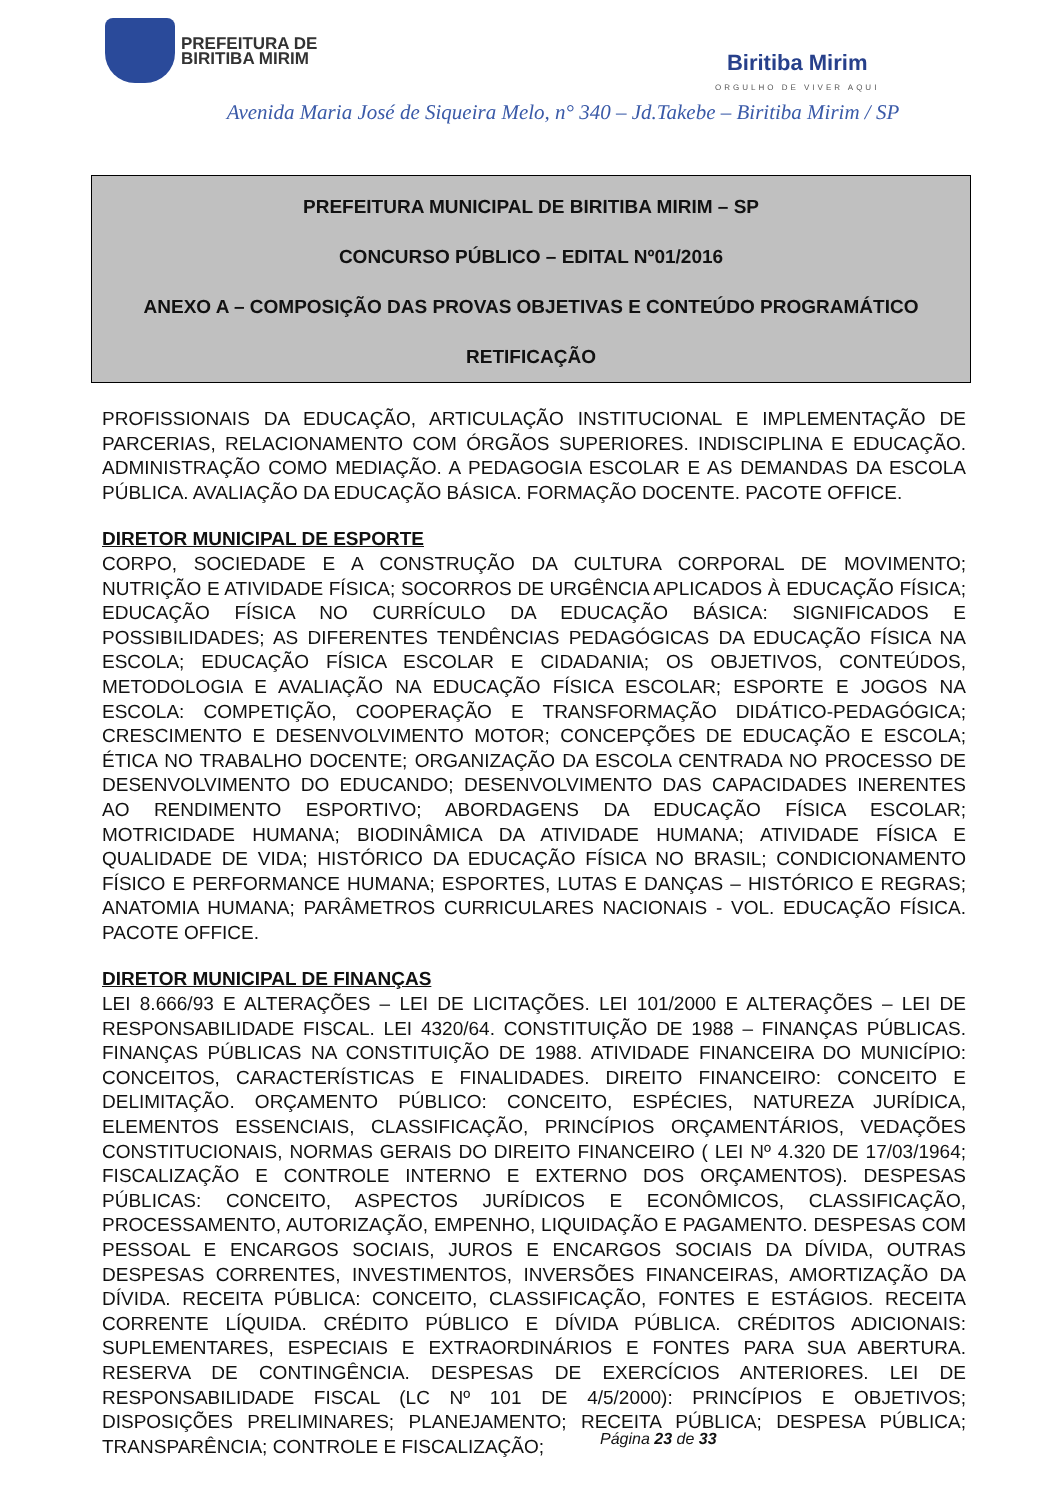PREFEITURA DE
BIRITIBA MIRIM
Biritiba Mirim
ORGULHO DE VIVER AQUI
Avenida Maria José de Siqueira Melo, n° 340 – Jd.Takebe – Biritiba Mirim / SP
PREFEITURA MUNICIPAL DE BIRITIBA MIRIM – SP
CONCURSO PÚBLICO – EDITAL Nº01/2016
ANEXO A – COMPOSIÇÃO DAS PROVAS OBJETIVAS E CONTEÚDO PROGRAMÁTICO
RETIFICAÇÃO
PROFISSIONAIS DA EDUCAÇÃO, ARTICULAÇÃO INSTITUCIONAL E IMPLEMENTAÇÃO DE PARCERIAS, RELACIONAMENTO COM ÓRGÃOS SUPERIORES. INDISCIPLINA E EDUCAÇÃO. ADMINISTRAÇÃO COMO MEDIAÇÃO. A PEDAGOGIA ESCOLAR E AS DEMANDAS DA ESCOLA PÚBLICA. AVALIAÇÃO DA EDUCAÇÃO BÁSICA. FORMAÇÃO DOCENTE. PACOTE OFFICE.
DIRETOR MUNICIPAL DE ESPORTE
CORPO, SOCIEDADE E A CONSTRUÇÃO DA CULTURA CORPORAL DE MOVIMENTO; NUTRIÇÃO E ATIVIDADE FÍSICA; SOCORROS DE URGÊNCIA APLICADOS À EDUCAÇÃO FÍSICA; EDUCAÇÃO FÍSICA NO CURRÍCULO DA EDUCAÇÃO BÁSICA: SIGNIFICADOS E POSSIBILIDADES; AS DIFERENTES TENDÊNCIAS PEDAGÓGICAS DA EDUCAÇÃO FÍSICA NA ESCOLA; EDUCAÇÃO FÍSICA ESCOLAR E CIDADANIA; OS OBJETIVOS, CONTEÚDOS, METODOLOGIA E AVALIAÇÃO NA EDUCAÇÃO FÍSICA ESCOLAR; ESPORTE E JOGOS NA ESCOLA: COMPETIÇÃO, COOPERAÇÃO E TRANSFORMAÇÃO DIDÁTICO-PEDAGÓGICA; CRESCIMENTO E DESENVOLVIMENTO MOTOR; CONCEPÇÕES DE EDUCAÇÃO E ESCOLA; ÉTICA NO TRABALHO DOCENTE; ORGANIZAÇÃO DA ESCOLA CENTRADA NO PROCESSO DE DESENVOLVIMENTO DO EDUCANDO; DESENVOLVIMENTO DAS CAPACIDADES INERENTES AO RENDIMENTO ESPORTIVO; ABORDAGENS DA EDUCAÇÃO FÍSICA ESCOLAR; MOTRICIDADE HUMANA; BIODINÂMICA DA ATIVIDADE HUMANA; ATIVIDADE FÍSICA E QUALIDADE DE VIDA; HISTÓRICO DA EDUCAÇÃO FÍSICA NO BRASIL; CONDICIONAMENTO FÍSICO E PERFORMANCE HUMANA; ESPORTES, LUTAS E DANÇAS – HISTÓRICO E REGRAS; ANATOMIA HUMANA; PARÂMETROS CURRICULARES NACIONAIS - VOL. EDUCAÇÃO FÍSICA. PACOTE OFFICE.
DIRETOR MUNICIPAL DE FINANÇAS
LEI 8.666/93 E ALTERAÇÕES – LEI DE LICITAÇÕES. LEI 101/2000 E ALTERAÇÕES – LEI DE RESPONSABILIDADE FISCAL. LEI 4320/64. CONSTITUIÇÃO DE 1988 – FINANÇAS PÚBLICAS. FINANÇAS PÚBLICAS NA CONSTITUIÇÃO DE 1988. ATIVIDADE FINANCEIRA DO MUNICÍPIO: CONCEITOS, CARACTERÍSTICAS E FINALIDADES. DIREITO FINANCEIRO: CONCEITO E DELIMITAÇÃO. ORÇAMENTO PÚBLICO: CONCEITO, ESPÉCIES, NATUREZA JURÍDICA, ELEMENTOS ESSENCIAIS, CLASSIFICAÇÃO, PRINCÍPIOS ORÇAMENTÁRIOS, VEDAÇÕES CONSTITUCIONAIS, NORMAS GERAIS DO DIREITO FINANCEIRO ( LEI Nº 4.320 DE 17/03/1964; FISCALIZAÇÃO E CONTROLE INTERNO E EXTERNO DOS ORÇAMENTOS). DESPESAS PÚBLICAS: CONCEITO, ASPECTOS JURÍDICOS E ECONÔMICOS, CLASSIFICAÇÃO, PROCESSAMENTO, AUTORIZAÇÃO, EMPENHO, LIQUIDAÇÃO E PAGAMENTO. DESPESAS COM PESSOAL E ENCARGOS SOCIAIS, JUROS E ENCARGOS SOCIAIS DA DÍVIDA, OUTRAS DESPESAS CORRENTES, INVESTIMENTOS, INVERSÕES FINANCEIRAS, AMORTIZAÇÃO DA DÍVIDA. RECEITA PÚBLICA: CONCEITO, CLASSIFICAÇÃO, FONTES E ESTÁGIOS. RECEITA CORRENTE LÍQUIDA. CRÉDITO PÚBLICO E DÍVIDA PÚBLICA. CRÉDITOS ADICIONAIS: SUPLEMENTARES, ESPECIAIS E EXTRAORDINÁRIOS E FONTES PARA SUA ABERTURA. RESERVA DE CONTINGÊNCIA. DESPESAS DE EXERCÍCIOS ANTERIORES. LEI DE RESPONSABILIDADE FISCAL (LC Nº 101 DE 4/5/2000): PRINCÍPIOS E OBJETIVOS; DISPOSIÇÕES PRELIMINARES; PLANEJAMENTO; RECEITA PÚBLICA; DESPESA PÚBLICA; TRANSPARÊNCIA; CONTROLE E FISCALIZAÇÃO;
Página 23 de 33